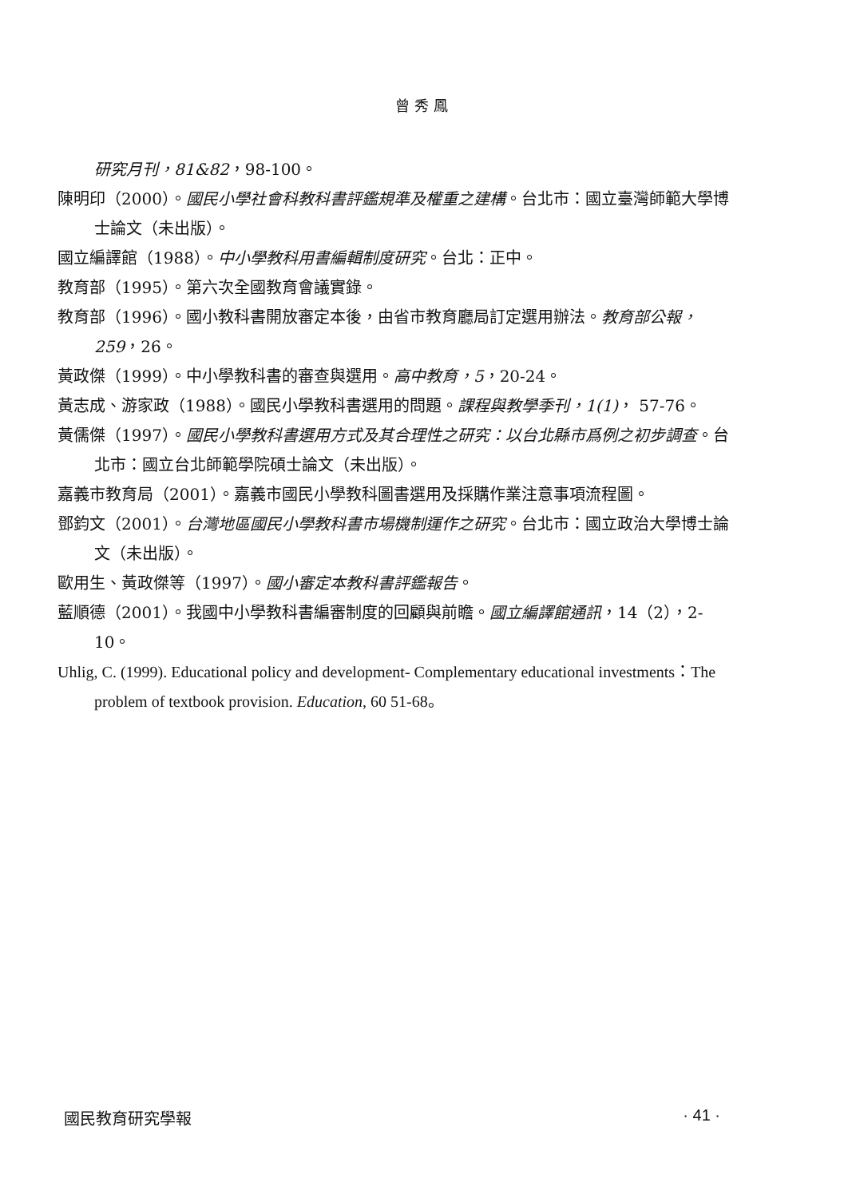曾秀鳳
研究月刊，81&82，98-100。
陳明印（2000）。國民小學社會科教科書評鑑規準及權重之建構。台北市：國立臺灣師範大學博士論文（未出版）。
國立編譯館（1988）。中小學教科用書編輯制度研究。台北：正中。
教育部（1995）。第六次全國教育會議實錄。
教育部（1996）。國小教科書開放審定本後，由省市教育廳局訂定選用辦法。教育部公報，259，26。
黃政傑（1999）。中小學教科書的審查與選用。高中教育，5，20-24。
黃志成、游家政（1988）。國民小學教科書選用的問題。課程與教學季刊，1(1)， 57-76。
黃儒傑（1997）。國民小學教科書選用方式及其合理性之研究：以台北縣市爲例之初步調查。台北市：國立台北師範學院碩士論文（未出版）。
嘉義市教育局（2001）。嘉義市國民小學教科圖書選用及採購作業注意事項流程圖。
鄧鈞文（2001）。台灣地區國民小學教科書市場機制運作之研究。台北市：國立政治大學博士論文（未出版）。
歐用生、黃政傑等（1997）。國小審定本教科書評鑑報告。
藍順德（2001）。我國中小學教科書編審制度的回顧與前瞻。國立編譯館通訊，14（2），2-10。
Uhlig, C. (1999). Educational policy and development- Complementary educational investments：The problem of textbook provision. Education, 60 51-68。
國民教育研究學報 · 41 ·